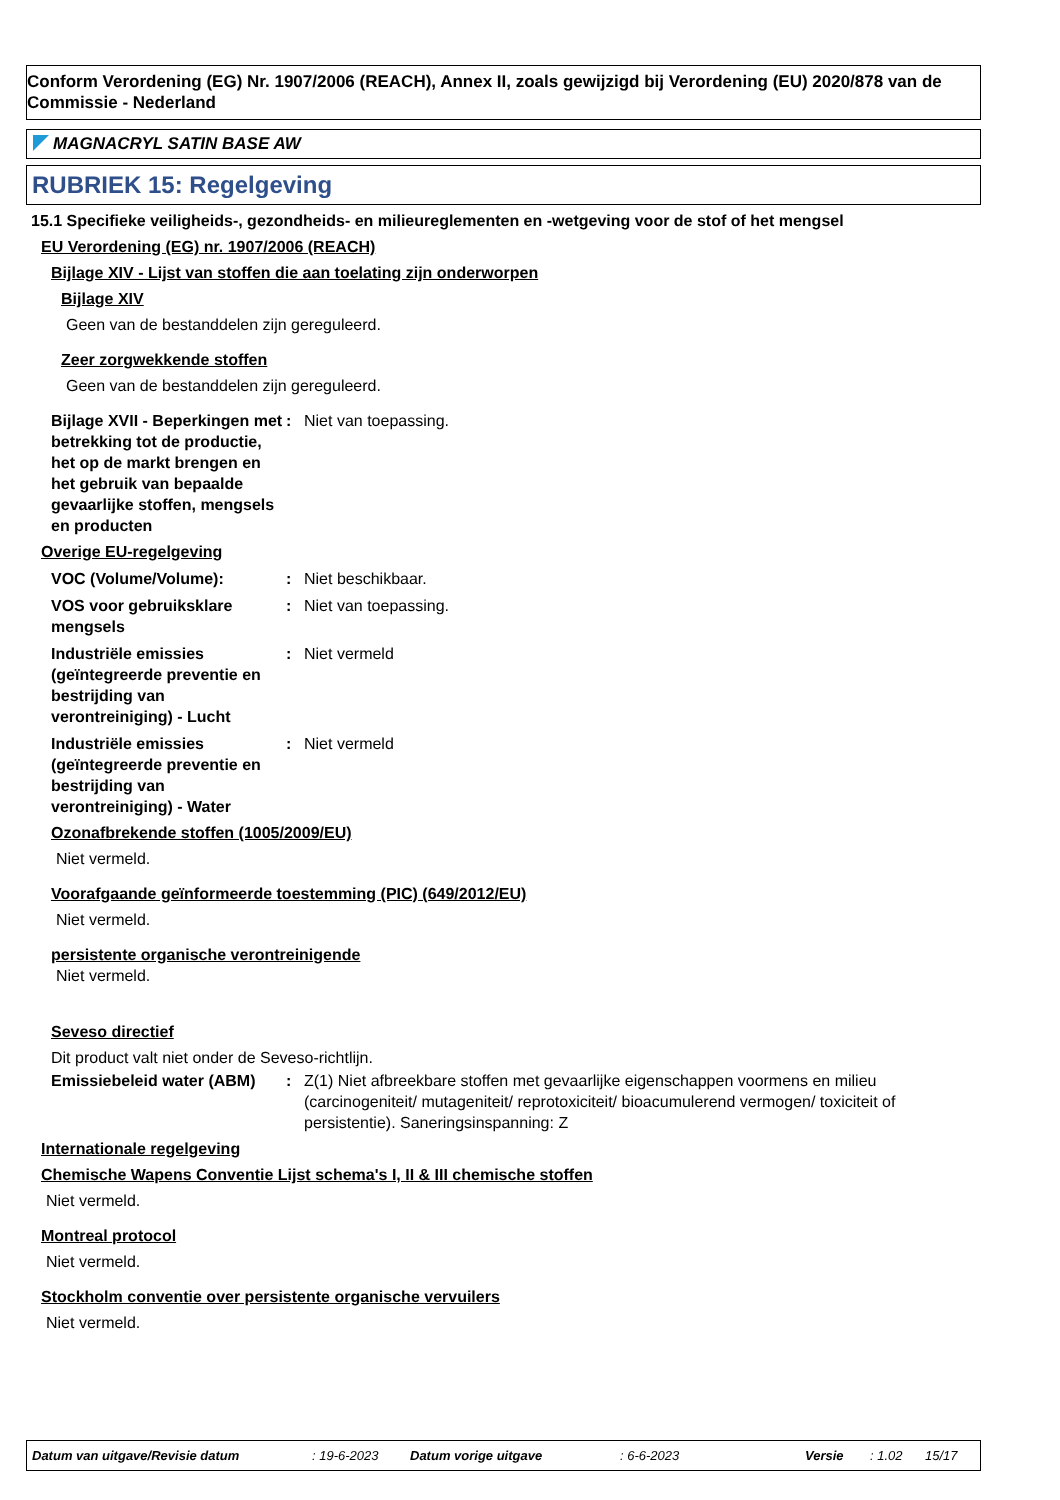Conform Verordening (EG) Nr. 1907/2006 (REACH), Annex II, zoals gewijzigd bij Verordening (EU) 2020/878 van de Commissie - Nederland
MAGNACRYL SATIN BASE AW
RUBRIEK 15: Regelgeving
15.1 Specifieke veiligheids-, gezondheids- en milieureglementen en -wetgeving voor de stof of het mengsel
EU Verordening (EG) nr. 1907/2006 (REACH)
Bijlage XIV - Lijst van stoffen die aan toelating zijn onderworpen
Bijlage XIV
Geen van de bestanddelen zijn gereguleerd.
Zeer zorgwekkende stoffen
Geen van de bestanddelen zijn gereguleerd.
Bijlage XVII - Beperkingen met betrekking tot de productie, het op de markt brengen en het gebruik van bepaalde gevaarlijke stoffen, mengsels en producten
:
Niet van toepassing.
Overige EU-regelgeving
VOC (Volume/Volume):
:
Niet beschikbaar.
VOS voor gebruiksklare mengsels
:
Niet van toepassing.
Industriële emissies (geïntegreerde preventie en bestrijding van verontreiniging) - Lucht
:
Niet vermeld
Industriële emissies (geïntegreerde preventie en bestrijding van verontreiniging) - Water
:
Niet vermeld
Ozonafbrekende stoffen (1005/2009/EU)
Niet vermeld.
Voorafgaande geïnformeerde toestemming (PIC) (649/2012/EU)
Niet vermeld.
persistente organische verontreinigende
Niet vermeld.
Seveso directief
Dit product valt niet onder de Seveso-richtlijn.
Emissiebeleid water (ABM)
:
Z(1) Niet afbreekbare stoffen met gevaarlijke eigenschappen voormens en milieu (carcinogeniteit/ mutageniteit/ reprotoxiciteit/ bioacumulerend vermogen/ toxiciteit of persistentie). Saneringsinspanning: Z
Internationale regelgeving
Chemische Wapens Conventie Lijst schema's I, II & III chemische stoffen
Niet vermeld.
Montreal protocol
Niet vermeld.
Stockholm conventie over persistente organische vervuilers
Niet vermeld.
Datum van uitgave/Revisie datum: 19-6-2023 Datum vorige uitgave: 6-6-2023 Versie: 1.02 15/17